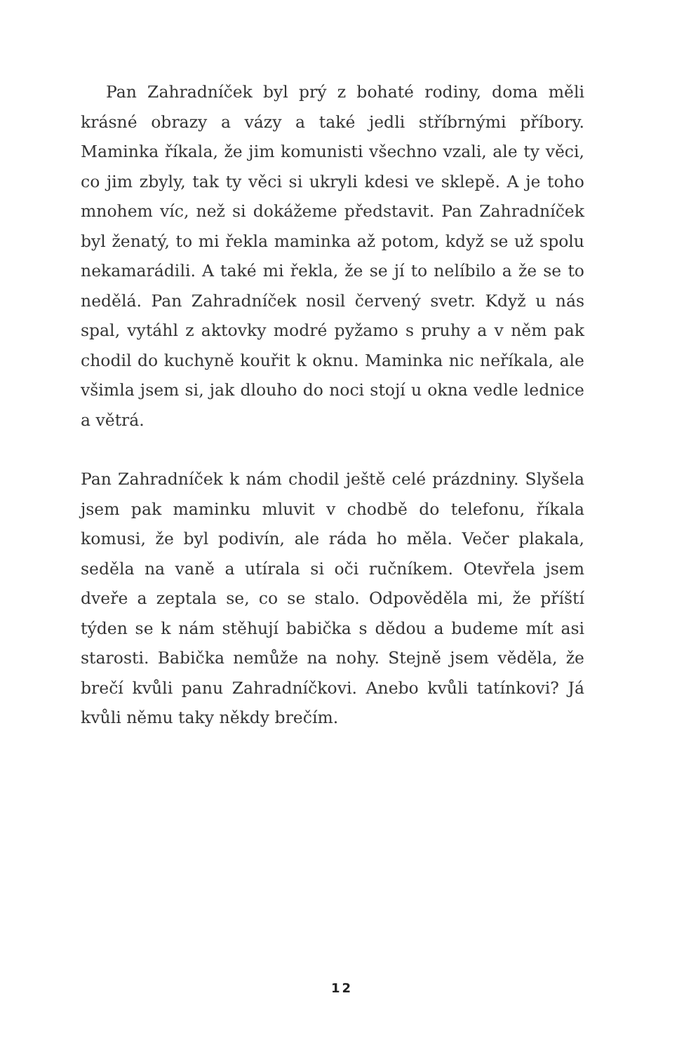Pan Zahradníček byl prý z bohaté rodiny, doma měli krásné obrazy a vázy a také jedli stříbrnými příbory. Maminka říkala, že jim komunisti všechno vzali, ale ty věci, co jim zbyly, tak ty věci si ukryli kdesi ve sklepě. A je toho mnohem víc, než si dokážeme představit. Pan Zahradníček byl ženatý, to mi řekla maminka až potom, když se už spolu nekamarádili. A také mi řekla, že se jí to nelíbilo a že se to nedělá. Pan Zahradníček nosil červený svetr. Když u nás spal, vytáhl z aktovky modré pyžamo s pruhy a v něm pak chodil do kuchyně kouřit k oknu. Maminka nic neříkala, ale všimla jsem si, jak dlouho do noci stojí u okna vedle lednice a větrá.
Pan Zahradníček k nám chodil ještě celé prázdniny. Slyšela jsem pak maminku mluvit v chodbě do telefonu, říkala komusi, že byl podivín, ale ráda ho měla. Večer plakala, seděla na vaně a utírala si oči ručníkem. Otevřela jsem dveře a zeptala se, co se stalo. Odpověděla mi, že příští týden se k nám stěhují babička s dědou a budeme mít asi starosti. Babička nemůže na nohy. Stejně jsem věděla, že brečí kvůli panu Zahradníčkovi. Anebo kvůli tatínkovi? Já kvůli němu taky někdy brečím.
12